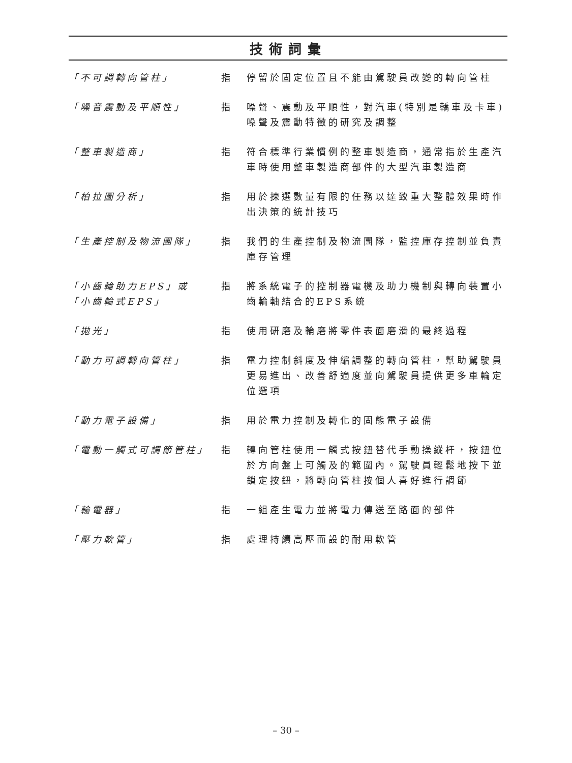技術詞彙
「不可調轉向管柱」 指 停留於固定位置且不能由駕駛員改變的轉向管柱
「噪音震動及平順性」 指 噪聲、震動及平順性，對汽車(特別是轎車及卡車)噪聲及震動特徵的研究及調整
「整車製造商」 指 符合標準行業慣例的整車製造商，通常指於生產汽車時使用整車製造商部件的大型汽車製造商
「柏拉圖分析」 指 用於揀選數量有限的任務以達致重大整體效果時作出決策的統計技巧
「生產控制及物流團隊」 指 我們的生產控制及物流團隊，監控庫存控制並負責庫存管理
「小齒輪助力EPS」或
「小齒輪式EPS」
指 將系統電子的控制器電機及助力機制與轉向裝置小齒輪軸結合的EPS系統
「拋光」 指 使用研磨及輪磨將零件表面磨滑的最終過程
「動力可調轉向管柱」 指 電力控制斜度及伸縮調整的轉向管柱，幫助駕駛員更易進出、改善舒適度並向駕駛員提供更多車輪定位選項
「動力電子設備」 指 用於電力控制及轉化的固態電子設備
「電動一觸式可調節管柱」 指 轉向管柱使用一觸式按鈕替代手動操縱杆，按鈕位於方向盤上可觸及的範圍內。駕駛員輕鬆地按下並鎖定按鈕，將轉向管柱按個人喜好進行調節
「輸電器」 指 一組產生電力並將電力傳送至路面的部件
「壓力軟管」 指 處理持續高壓而設的耐用軟管
– 30 –